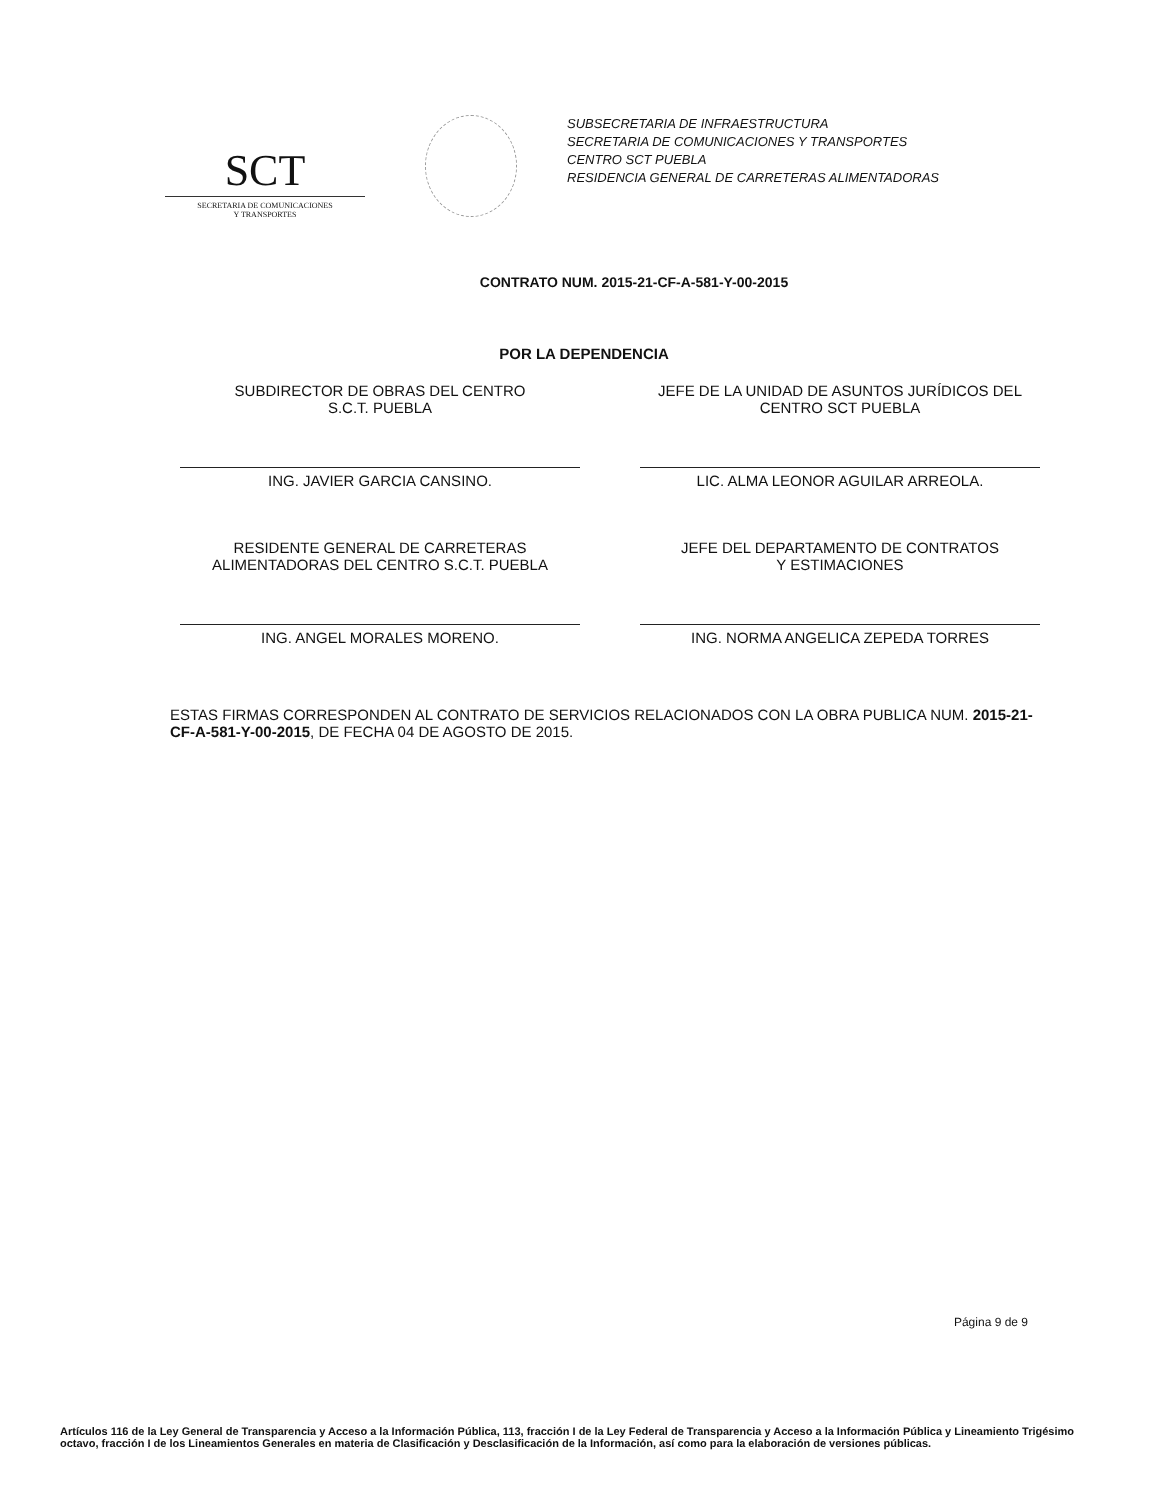SCT
SECRETARIA DE COMUNICACIONES
Y TRANSPORTES
SUBSECRETARIA DE INFRAESTRUCTURA
SECRETARIA DE COMUNICACIONES Y TRANSPORTES
CENTRO SCT PUEBLA
RESIDENCIA GENERAL DE CARRETERAS ALIMENTADORAS
CONTRATO NUM. 2015-21-CF-A-581-Y-00-2015
POR LA DEPENDENCIA
SUBDIRECTOR DE OBRAS DEL CENTRO
S.C.T. PUEBLA
ING. JAVIER GARCIA CANSINO.
JEFE DE LA UNIDAD DE ASUNTOS JURÍDICOS DEL
CENTRO SCT PUEBLA
LIC. ALMA LEONOR AGUILAR ARREOLA.
RESIDENTE GENERAL DE CARRETERAS
ALIMENTADORAS DEL CENTRO S.C.T. PUEBLA
ING. ANGEL MORALES MORENO.
JEFE DEL DEPARTAMENTO DE CONTRATOS
Y ESTIMACIONES
ING. NORMA ANGELICA ZEPEDA TORRES
ESTAS FIRMAS CORRESPONDEN AL CONTRATO DE SERVICIOS RELACIONADOS CON LA OBRA PUBLICA NUM. 2015-21-CF-A-581-Y-00-2015, DE FECHA 04 DE AGOSTO DE 2015.
Página 9 de 9
Artículos 116 de la Ley General de Transparencia y Acceso a la Información Pública, 113, fracción I de la Ley Federal de Transparencia y Acceso a la Información Pública y Lineamiento Trigésimo octavo, fracción I de los Lineamientos Generales en materia de Clasificación y Desclasificación de la Información, así como para la elaboración de versiones públicas.